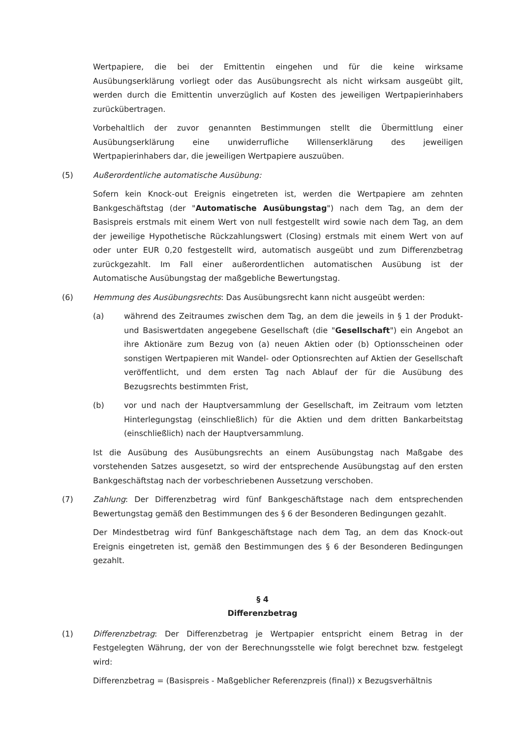Wertpapiere, die bei der Emittentin eingehen und für die keine wirksame Ausübungserklärung vorliegt oder das Ausübungsrecht als nicht wirksam ausgeübt gilt, werden durch die Emittentin unverzüglich auf Kosten des jeweiligen Wertpapierinhabers zurückübertragen.
Vorbehaltlich der zuvor genannten Bestimmungen stellt die Übermittlung einer Ausübungserklärung eine unwiderrufliche Willenserklärung des jeweiligen Wertpapierinhabers dar, die jeweiligen Wertpapiere auszuüben.
(5) Außerordentliche automatische Ausübung:
Sofern kein Knock-out Ereignis eingetreten ist, werden die Wertpapiere am zehnten Bankgeschäftstag (der "Automatische Ausübungstag") nach dem Tag, an dem der Basispreis erstmals mit einem Wert von null festgestellt wird sowie nach dem Tag, an dem der jeweilige Hypothetische Rückzahlungswert (Closing) erstmals mit einem Wert von auf oder unter EUR 0,20 festgestellt wird, automatisch ausgeübt und zum Differenzbetrag zurückgezahlt. Im Fall einer außerordentlichen automatischen Ausübung ist der Automatische Ausübungstag der maßgebliche Bewertungstag.
(6) Hemmung des Ausübungsrechts: Das Ausübungsrecht kann nicht ausgeübt werden:
(a) während des Zeitraumes zwischen dem Tag, an dem die jeweils in § 1 der Produkt- und Basiswertdaten angegebene Gesellschaft (die "Gesellschaft") ein Angebot an ihre Aktionäre zum Bezug von (a) neuen Aktien oder (b) Optionsscheinen oder sonstigen Wertpapieren mit Wandel- oder Optionsrechten auf Aktien der Gesellschaft veröffentlicht, und dem ersten Tag nach Ablauf der für die Ausübung des Bezugsrechts bestimmten Frist,
(b) vor und nach der Hauptversammlung der Gesellschaft, im Zeitraum vom letzten Hinterlegungstag (einschließlich) für die Aktien und dem dritten Bankarbeitstag (einschließlich) nach der Hauptversammlung.
Ist die Ausübung des Ausübungsrechts an einem Ausübungstag nach Maßgabe des vorstehenden Satzes ausgesetzt, so wird der entsprechende Ausübungstag auf den ersten Bankgeschäftstag nach der vorbeschriebenen Aussetzung verschoben.
(7) Zahlung: Der Differenzbetrag wird fünf Bankgeschäftstage nach dem entsprechenden Bewertungstag gemäß den Bestimmungen des § 6 der Besonderen Bedingungen gezahlt.
Der Mindestbetrag wird fünf Bankgeschäftstage nach dem Tag, an dem das Knock-out Ereignis eingetreten ist, gemäß den Bestimmungen des § 6 der Besonderen Bedingungen gezahlt.
§ 4
Differenzbetrag
(1) Differenzbetrag: Der Differenzbetrag je Wertpapier entspricht einem Betrag in der Festgelegten Währung, der von der Berechnungsstelle wie folgt berechnet bzw. festgelegt wird:
Differenzbetrag = (Basispreis - Maßgeblicher Referenzpreis (final)) x Bezugsverhältnis